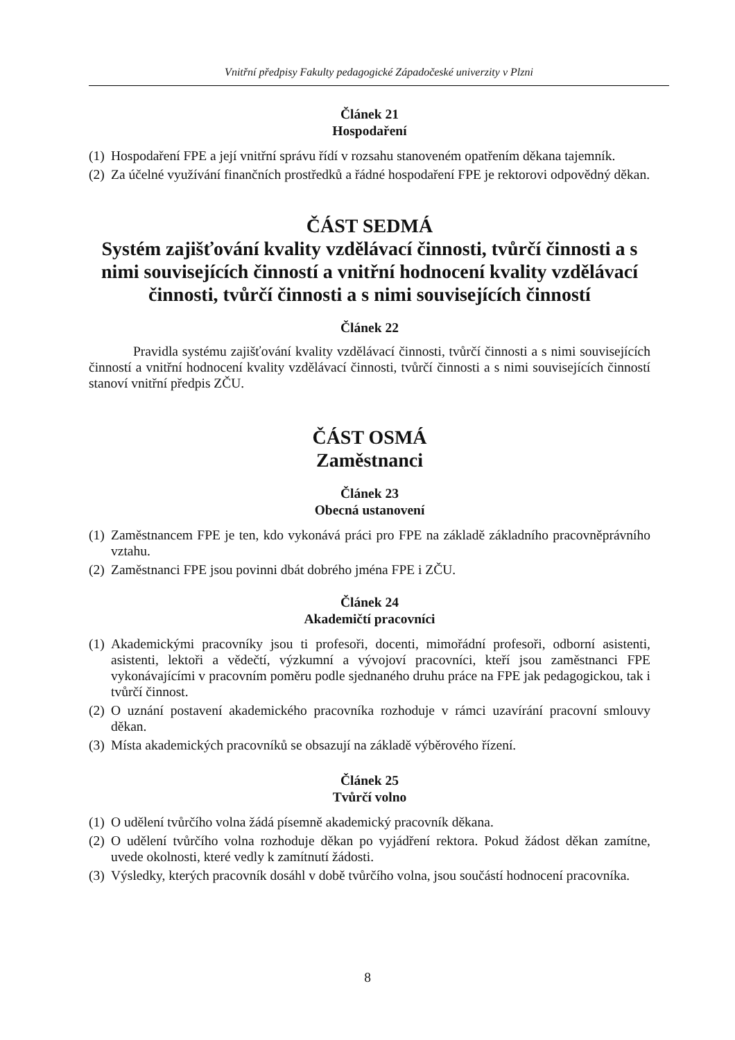Vnitřní předpisy Fakulty pedagogické Západočeské univerzity v Plzni
Článek 21
Hospodaření
(1) Hospodaření FPE a její vnitřní správu řídí v rozsahu stanoveném opatřením děkana tajemník.
(2) Za účelné využívání finančních prostředků a řádné hospodaření FPE je rektorovi odpovědný děkan.
ČÁST SEDMÁ
Systém zajišťování kvality vzdělávací činnosti, tvůrčí činnosti a s nimi souvisejících činností a vnitřní hodnocení kvality vzdělávací činnosti, tvůrčí činnosti a s nimi souvisejících činností
Článek 22
Pravidla systému zajišťování kvality vzdělávací činnosti, tvůrčí činnosti a s nimi souvisejících činností a vnitřní hodnocení kvality vzdělávací činnosti, tvůrčí činnosti a s nimi souvisejících činností stanoví vnitřní předpis ZČU.
ČÁST OSMÁ
Zaměstnanci
Článek 23
Obecná ustanovení
(1) Zaměstnancem FPE je ten, kdo vykonává práci pro FPE na základě základního pracovněprávního vztahu.
(2) Zaměstnanci FPE jsou povinni dbát dobrého jména FPE i ZČU.
Článek 24
Akademičtí pracovníci
(1) Akademickými pracovníky jsou ti profesoři, docenti, mimořádní profesoři, odborní asistenti, asistenti, lektoři a vědečtí, výzkumní a vývojoví pracovníci, kteří jsou zaměstnanci FPE vykonávajícími v pracovním poměru podle sjednaného druhu práce na FPE jak pedagogickou, tak i tvůrčí činnost.
(2) O uznání postavení akademického pracovníka rozhoduje v rámci uzavírání pracovní smlouvy děkan.
(3) Místa akademických pracovníků se obsazují na základě výběrového řízení.
Článek 25
Tvůrčí volno
(1) O udělení tvůrčího volna žádá písemně akademický pracovník děkana.
(2) O udělení tvůrčího volna rozhoduje děkan po vyjádření rektora. Pokud žádost děkan zamítne, uvede okolnosti, které vedly k zamítnutí žádosti.
(3) Výsledky, kterých pracovník dosáhl v době tvůrčího volna, jsou součástí hodnocení pracovníka.
8